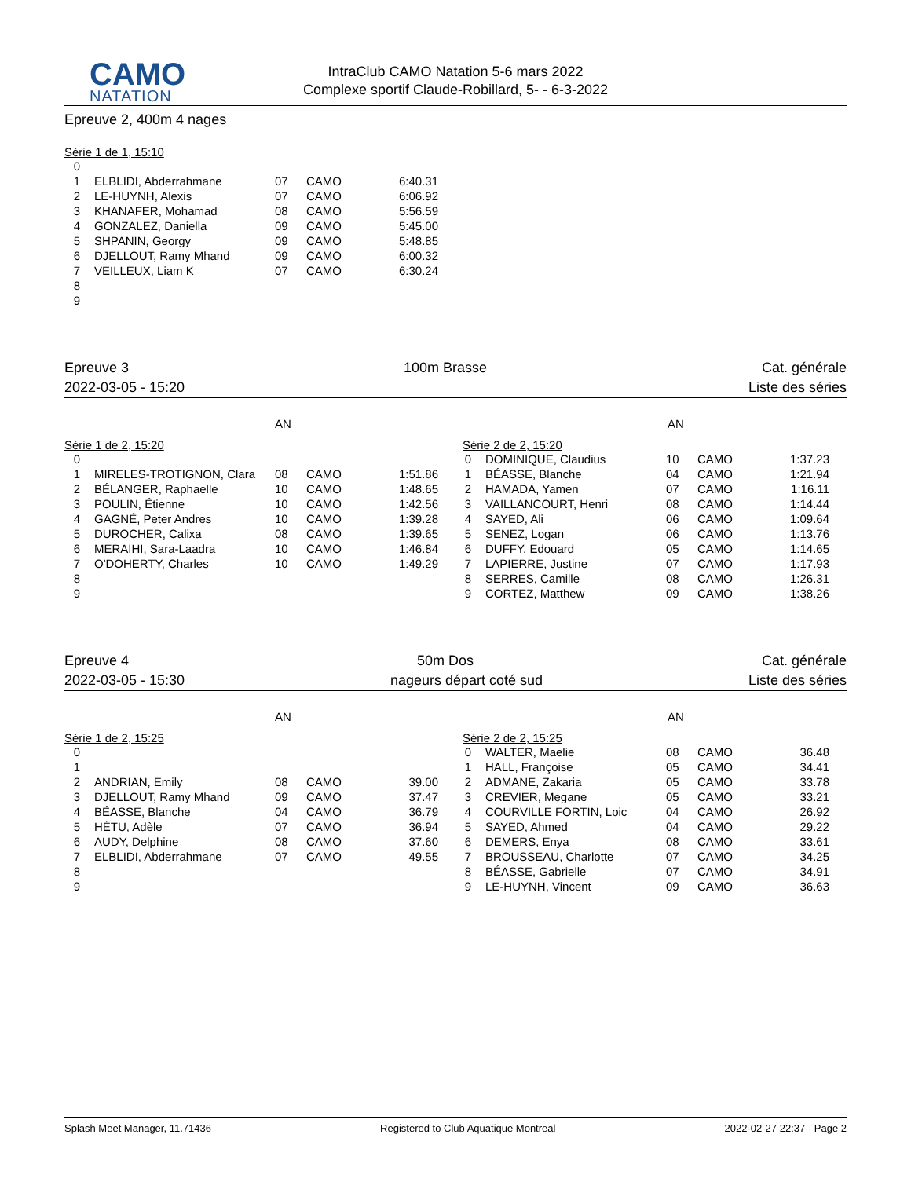CAMO
NATATION
IntraClub CAMO Natation 5-6 mars 2022
Complexe sportif Claude-Robillard, 5- - 6-3-2022
Epreuve 2, 400m 4 nages
Série 1 de 1, 15:10
| 0 | | | | |
| 1 | ELBLIDI, Abderrahmane | 07 | CAMO | 6:40.31 |
| 2 | LE-HUYNH, Alexis | 07 | CAMO | 6:06.92 |
| 3 | KHANAFER, Mohamad | 08 | CAMO | 5:56.59 |
| 4 | GONZALEZ, Daniella | 09 | CAMO | 5:45.00 |
| 5 | SHPANIN, Georgy | 09 | CAMO | 5:48.85 |
| 6 | DJELLOUT, Ramy Mhand | 09 | CAMO | 6:00.32 |
| 7 | VEILLEUX, Liam K | 07 | CAMO | 6:30.24 |
| 8 | | | | |
| 9 | | | | |
Epreuve 3 100m Brasse Cat. générale
2022-03-05 - 15:20 Liste des séries
AN
Série 1 de 2, 15:20
| 0 | | | | |
| 1 | MIRELES-TROTIGNON, Clara | 08 | CAMO | 1:51.86 |
| 2 | BÉLANGER, Raphaelle | 10 | CAMO | 1:48.65 |
| 3 | POULIN, Étienne | 10 | CAMO | 1:42.56 |
| 4 | GAGNÉ, Peter Andres | 10 | CAMO | 1:39.28 |
| 5 | DUROCHER, Calixa | 08 | CAMO | 1:39.65 |
| 6 | MERAIHI, Sara-Laadra | 10 | CAMO | 1:46.84 |
| 7 | O'DOHERTY, Charles | 10 | CAMO | 1:49.29 |
| 8 | | | | |
| 9 | | | | |
AN
Série 2 de 2, 15:20
| 0 | DOMINIQUE, Claudius | 10 | CAMO | 1:37.23 |
| 1 | BÉASSE, Blanche | 04 | CAMO | 1:21.94 |
| 2 | HAMADA, Yamen | 07 | CAMO | 1:16.11 |
| 3 | VAILLANCOURT, Henri | 08 | CAMO | 1:14.44 |
| 4 | SAYED, Ali | 06 | CAMO | 1:09.64 |
| 5 | SENEZ, Logan | 06 | CAMO | 1:13.76 |
| 6 | DUFFY, Edouard | 05 | CAMO | 1:14.65 |
| 7 | LAPIERRE, Justine | 07 | CAMO | 1:17.93 |
| 8 | SERRES, Camille | 08 | CAMO | 1:26.31 |
| 9 | CORTEZ, Matthew | 09 | CAMO | 1:38.26 |
Epreuve 4 50m Dos Cat. générale
2022-03-05 - 15:30 nageurs départ coté sud Liste des séries
AN
Série 1 de 2, 15:25
| 0 | | | | |
| 1 | | | | |
| 2 | ANDRIAN, Emily | 08 | CAMO | 39.00 |
| 3 | DJELLOUT, Ramy Mhand | 09 | CAMO | 37.47 |
| 4 | BÉASSE, Blanche | 04 | CAMO | 36.79 |
| 5 | HÉTU, Adèle | 07 | CAMO | 36.94 |
| 6 | AUDY, Delphine | 08 | CAMO | 37.60 |
| 7 | ELBLIDI, Abderrahmane | 07 | CAMO | 49.55 |
| 8 | | | | |
| 9 | | | | |
AN
Série 2 de 2, 15:25
| 0 | WALTER, Maelie | 08 | CAMO | 36.48 |
| 1 | HALL, Françoise | 05 | CAMO | 34.41 |
| 2 | ADMANE, Zakaria | 05 | CAMO | 33.78 |
| 3 | CREVIER, Megane | 05 | CAMO | 33.21 |
| 4 | COURVILLE FORTIN, Loic | 04 | CAMO | 26.92 |
| 5 | SAYED, Ahmed | 04 | CAMO | 29.22 |
| 6 | DEMERS, Enya | 08 | CAMO | 33.61 |
| 7 | BROUSSEAU, Charlotte | 07 | CAMO | 34.25 |
| 8 | BÉASSE, Gabrielle | 07 | CAMO | 34.91 |
| 9 | LE-HUYNH, Vincent | 09 | CAMO | 36.63 |
Splash Meet Manager, 11.71436 Registered to Club Aquatique Montreal 2022-02-27 22:37 - Page 2